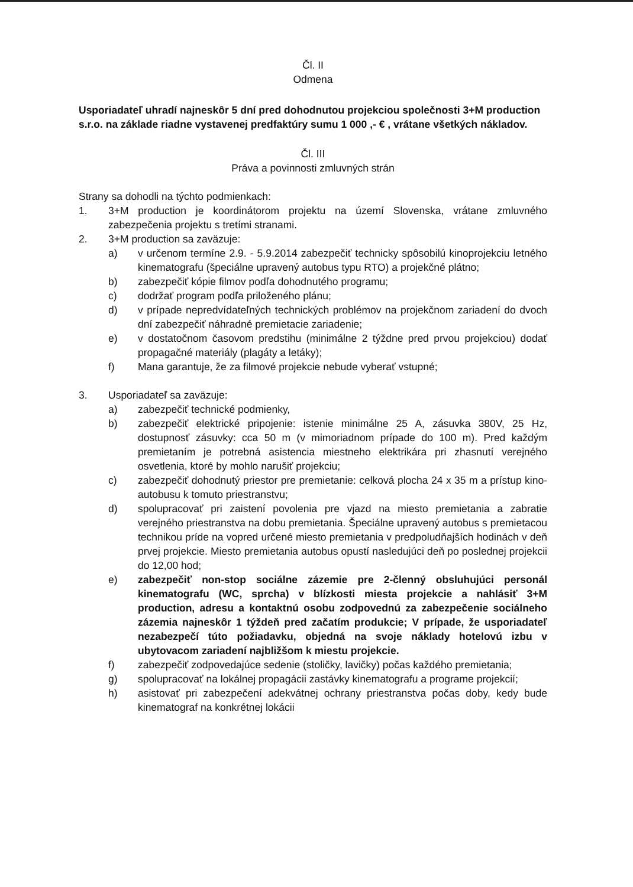Čl. II
Odmena
Usporiadateľ uhradí najneskôr 5 dní pred dohodnutou projekciou společnosti 3+M production s.r.o. na základe riadne vystavenej predfaktúry sumu 1 000 ,- € , vrátane všetkých nákladov.
Čl. III
Práva a povinnosti zmluvných strán
Strany sa dohodli na týchto podmienkach:
1. 3+M production je koordinátorom projektu na území Slovenska, vrátane zmluvného zabezpečenia projektu s tretími stranami.
2. 3+M production sa zaväzuje:
a) v určenom termíne 2.9. - 5.9.2014 zabezpečiť technicky spôsobilú kinoprojekciu letného kinematografu (špeciálne upravený autobus typu RTO) a projekčné plátno;
b) zabezpečiť kópie filmov podľa dohodnutého programu;
c) dodržať program podľa priloženého plánu;
d) v prípade nepredvídateľných technických problémov na projekčnom zariadení do dvoch dní zabezpečiť náhradné premietacie zariadenie;
e) v dostatočnom časovom predstihu (minimálne 2 týždne pred prvou projekciou) dodať propagačné materiály (plagáty a letáky);
f) Mana garantuje, že za filmové projekcie nebude vyberať vstupné;
3. Usporiadateľ sa zaväzuje:
a) zabezpečiť technické podmienky,
b) zabezpečiť elektrické pripojenie: istenie minimálne 25 A, zásuvka 380V, 25 Hz, dostupnosť zásuvky: cca 50 m (v mimoriadnom prípade do 100 m). Pred každým premietaním je potrebná asistencia miestneho elektrikára pri zhasnutí verejného osvetlenia, ktoré by mohlo narušiť projekciu;
c) zabezpečiť dohodnutý priestor pre premietanie: celková plocha 24 x 35 m a prístup kino-autobusu k tomuto priestranstvu;
d) spolupracovať pri zaistení povolenia pre vjazd na miesto premietania a zabratie verejného priestranstva na dobu premietania. Špeciálne upravený autobus s premietacou technikou príde na vopred určené miesto premietania v predpoludňajších hodinách v deň prvej projekcie. Miesto premietania autobus opustí nasledujúci deň po poslednej projekcii do 12,00 hod;
e) zabezpečiť non-stop sociálne zázemie pre 2-členný obsluhujúci personál kinematografu (WC, sprcha) v blízkosti miesta projekcie a nahlásiť 3+M production, adresu a kontaktnú osobu zodpovednú za zabezpečenie sociálneho zázemia najneskôr 1 týždeň pred začatím produkcie; V prípade, že usporiadateľ nezabezpečí túto požiadavku, objedná na svoje náklady hotelovú izbu v ubytovacom zariadení najbližšom k miestu projekcie.
f) zabezpečiť zodpovedajúce sedenie (stoličky, lavičky) počas každého premietania;
g) spolupracovať na lokálnej propagácii zastávky kinematografu a programe projekcií;
h) asistovať pri zabezpečení adekvátnej ochrany priestranstva počas doby, kedy bude kinematograf na konkrétnej lokácii